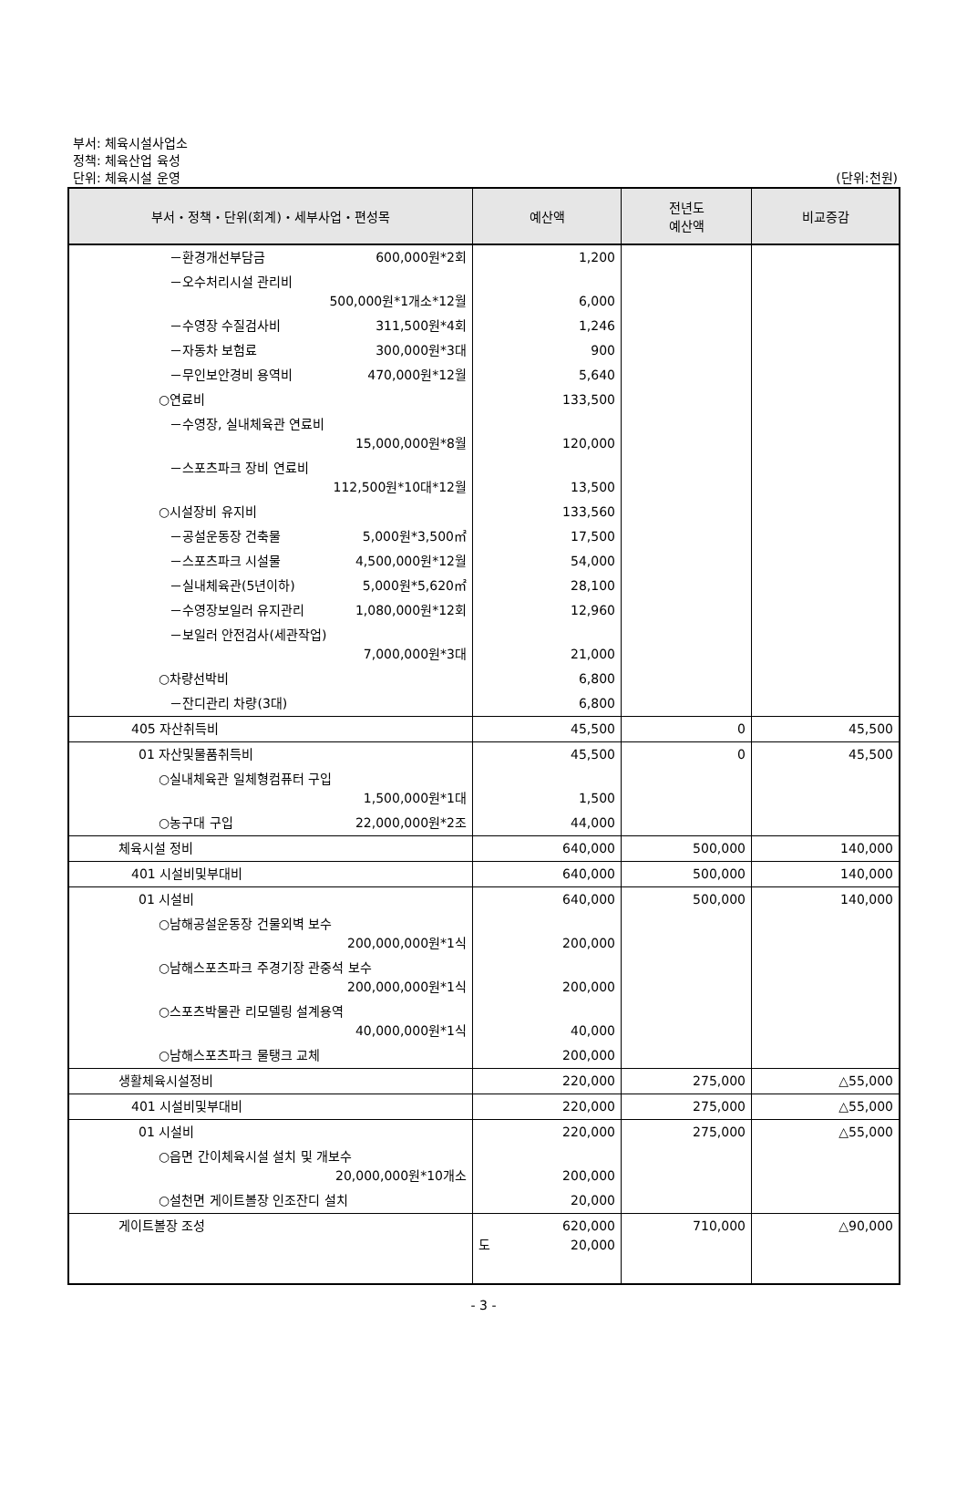부서: 체육시설사업소
정책: 체육산업 육성
단위: 체육시설 운영
(단위:천원)
| 부서・정책・단위(회계)・세부사업・편성목 | 예산액 | 전년도 예산액 | 비교증감 |
| --- | --- | --- | --- |
| －환경개선부담금 600,000원*2회 | 1,200 | | |
| －오수처리시설 관리비 500,000원*1개소*12월 | 6,000 | | |
| －수영장 수질검사비 311,500원*4회 | 1,246 | | |
| －자동차 보험료 300,000원*3대 | 900 | | |
| －무인보안경비 용역비 470,000원*12월 | 5,640 | | |
| ○연료비 | 133,500 | | |
| －수영장, 실내체육관 연료비 15,000,000원*8월 | 120,000 | | |
| －스포츠파크 장비 연료비 112,500원*10대*12월 | 13,500 | | |
| ○시설장비 유지비 | 133,560 | | |
| －공설운동장 건축물 5,000원*3,500㎡ | 17,500 | | |
| －스포츠파크 시설물 4,500,000원*12월 | 54,000 | | |
| －실내체육관(5년이하) 5,000원*5,620㎡ | 28,100 | | |
| －수영장보일러 유지관리 1,080,000원*12회 | 12,960 | | |
| －보일러 안전검사(세관작업) 7,000,000원*3대 | 21,000 | | |
| ○차량선박비 | 6,800 | | |
| －잔디관리 차량(3대) | 6,800 | | |
| 405 자산취득비 | 45,500 | 0 | 45,500 |
| 01 자산및물품취득비 | 45,500 | 0 | 45,500 |
| ○실내체육관 일체형컴퓨터 구입 1,500,000원*1대 | 1,500 | | |
| ○농구대 구입 22,000,000원*2조 | 44,000 | | |
| 체육시설 정비 | 640,000 | 500,000 | 140,000 |
| 401 시설비및부대비 | 640,000 | 500,000 | 140,000 |
| 01 시설비 | 640,000 | 500,000 | 140,000 |
| ○남해공설운동장 건물외벽 보수 200,000,000원*1식 | 200,000 | | |
| ○남해스포츠파크 주경기장 관중석 보수 200,000,000원*1식 | 200,000 | | |
| ○스포츠박물관 리모델링 설계용역 40,000,000원*1식 | 40,000 | | |
| ○남해스포츠파크 물탱크 교체 | 200,000 | | |
| 생활체육시설정비 | 220,000 | 275,000 | △55,000 |
| 401 시설비및부대비 | 220,000 | 275,000 | △55,000 |
| 01 시설비 | 220,000 | 275,000 | △55,000 |
| ○읍면 간이체육시설 설치 및 개보수 20,000,000원*10개소 | 200,000 | | |
| ○설천면 게이트볼장 인조잔디 설치 | 20,000 | | |
| 게이트볼장 조성 | 620,000 도 20,000 | 710,000 | △90,000 |
- 3 -